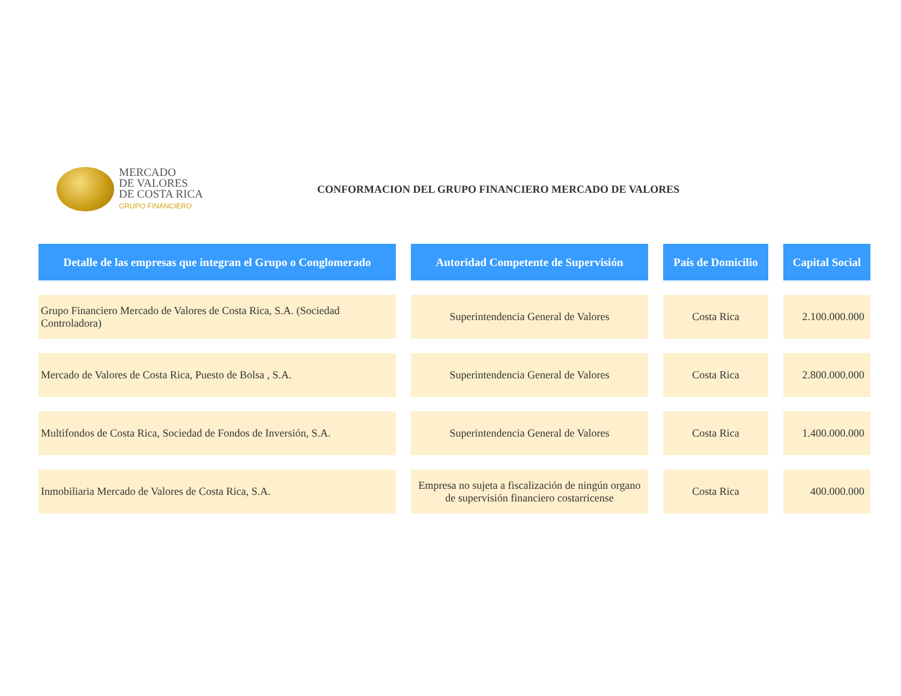MERCADO
DE VALORES
DE COSTA RICA
GRUPO FINANCIERO
CONFORMACION DEL GRUPO FINANCIERO MERCADO DE VALORES
| Detalle de las empresas que integran el Grupo o Conglomerado | Autoridad Competente de Supervisión | País de Domicilio | Capital Social |
| --- | --- | --- | --- |
| Grupo Financiero Mercado de Valores de Costa Rica, S.A. (Sociedad Controladora) | Superintendencia General de Valores | Costa Rica | 2.100.000.000 |
| Mercado de Valores de Costa Rica, Puesto de Bolsa , S.A. | Superintendencia General de Valores | Costa Rica | 2.800.000.000 |
| Multifondos de Costa Rica, Sociedad de Fondos de Inversión, S.A. | Superintendencia General de Valores | Costa Rica | 1.400.000.000 |
| Inmobiliaria Mercado de Valores de Costa Rica, S.A. | Empresa no sujeta a fiscalización de ningún organo de supervisión financiero costarricense | Costa Rica | 400.000.000 |